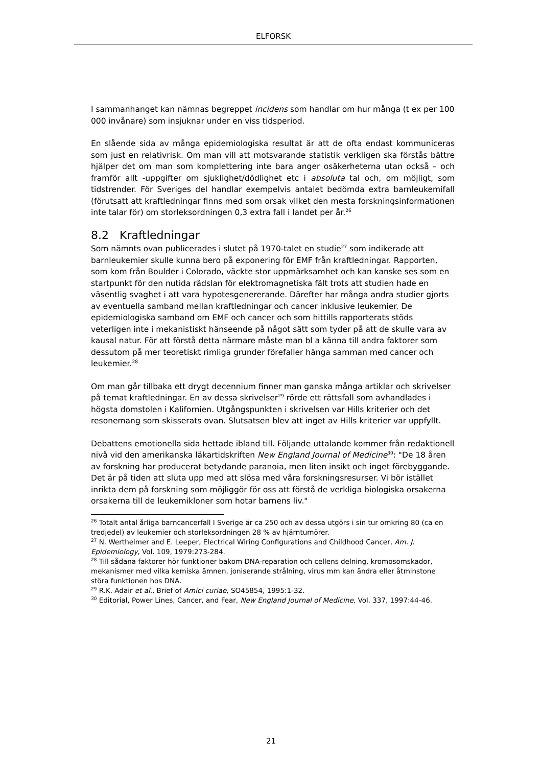ELFORSK
I sammanhanget kan nämnas begreppet incidens som handlar om hur många (t ex per 100 000 invånare) som insjuknar under en viss tidsperiod.
En slående sida av många epidemiologiska resultat är att de ofta endast kommuniceras som just en relativrisk. Om man vill att motsvarande statistik verkligen ska förstås bättre hjälper det om man som komplettering inte bara anger osäkerheterna utan också – och framför allt -uppgifter om sjuklighet/dödlighet etc i absoluta tal och, om möjligt, som tidstrender. För Sveriges del handlar exempelvis antalet bedömda extra barnleukemifall (förutsatt att kraftledningar finns med som orsak vilket den mesta forskningsinformationen inte talar för) om storleksordningen 0,3 extra fall i landet per år.<sup>26</sup>
8.2 Kraftledningar
Som nämnts ovan publicerades i slutet på 1970-talet en studie<sup>27</sup> som indikerade att barnleukemier skulle kunna bero på exponering för EMF från kraftledningar. Rapporten, som kom från Boulder i Colorado, väckte stor uppmärksamhet och kan kanske ses som en startpunkt för den nutida rädslan för elektromagnetiska fält trots att studien hade en väsentlig svaghet i att vara hypotesgenererande. Därefter har många andra studier gjorts av eventuella samband mellan kraftledningar och cancer inklusive leukemier. De epidemiologiska samband om EMF och cancer och som hittills rapporterats stöds veterligen inte i mekanistiskt hänseende på något sätt som tyder på att de skulle vara av kausal natur. För att förstå detta närmare måste man bl a känna till andra faktorer som dessutom på mer teoretiskt rimliga grunder förefaller hänga samman med cancer och leukemier.<sup>28</sup>
Om man går tillbaka ett drygt decennium finner man ganska många artiklar och skrivelser på temat kraftledningar. En av dessa skrivelser<sup>29</sup> rörde ett rättsfall som avhandlades i högsta domstolen i Kalifornien. Utgångspunkten i skrivelsen var Hills kriterier och det resonemang som skisserats ovan. Slutsatsen blev att inget av Hills kriterier var uppfyllt.
Debattens emotionella sida hettade ibland till. Följande uttalande kommer från redaktionell nivå vid den amerikanska läkartidskriften New England Journal of Medicine<sup>30</sup>: "De 18 åren av forskning har producerat betydande paranoia, men liten insikt och inget förebyggande. Det är på tiden att sluta upp med att slösa med våra forskningsresurser. Vi bör istället inrikta dem på forskning som möjliggör för oss att förstå de verkliga biologiska orsakerna orsakerna till de leukemikloner som hotar barnens liv."
<sup>26</sup> Totalt antal årliga barncancerfall I Sverige är ca 250 och av dessa utgörs i sin tur omkring 80 (ca en tredjedel) av leukemier och storleksordningen 28 % av hjärntumörer.
<sup>27</sup> N. Wertheimer and E. Leeper, Electrical Wiring Configurations and Childhood Cancer, Am. J. Epidemiology, Vol. 109, 1979:273-284.
<sup>28</sup> Till sådana faktorer hör funktioner bakom DNA-reparation och cellens delning, kromosomskador, mekanismer med vilka kemiska ämnen, joniserande strålning, virus mm kan ändra eller åtminstone störa funktionen hos DNA.
<sup>29</sup> R.K. Adair et al., Brief of Amici curiae, SO45854, 1995:1-32.
<sup>30</sup> Editorial, Power Lines, Cancer, and Fear, New England Journal of Medicine, Vol. 337, 1997:44-46.
21